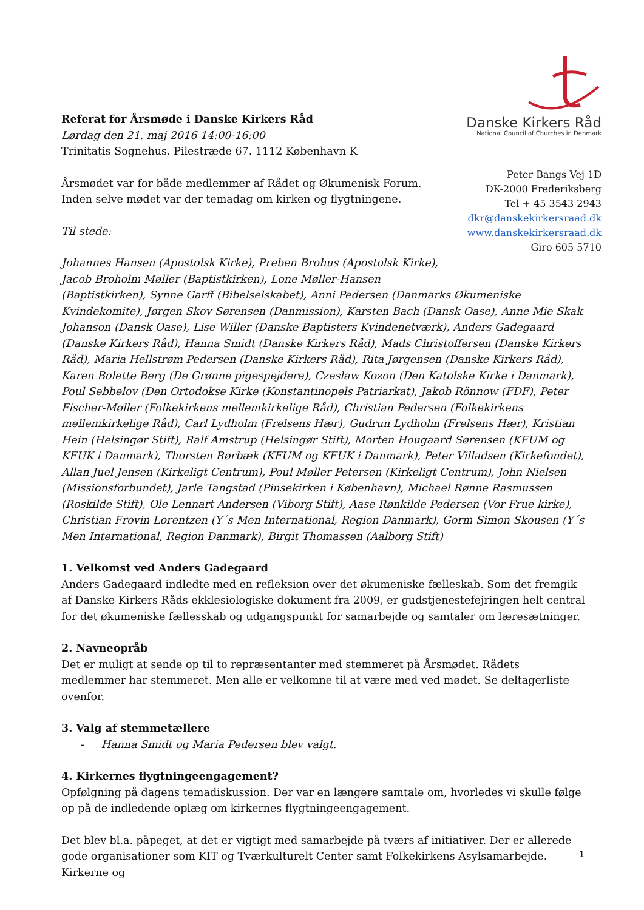Referat for Årsmøde i Danske Kirkers Råd
Lørdag den 21. maj 2016 14:00-16:00
Trinitatis Sognehus. Pilestræde 67. 1112 København K
Årsmødet var for både medlemmer af Rådet og Økumenisk Forum.
Inden selve mødet var der temadag om kirken og flygtningene.
Til stede:
Danske Kirkers Råd
National Council of Churches in Denmark
Peter Bangs Vej 1D
DK-2000 Frederiksberg
Tel + 45 3543 2943
dkr@danskekirkersraad.dk
www.danskekirkersraad.dk
Giro 605 5710
Johannes Hansen (Apostolsk Kirke), Preben Brohus (Apostolsk Kirke),
Jacob Broholm Møller (Baptistkirken), Lone Møller-Hansen
(Baptistkirken), Synne Garff (Bibelselskabet), Anni Pedersen (Danmarks Økumeniske Kvindekomite), Jørgen Skov Sørensen (Danmission), Karsten Bach (Dansk Oase), Anne Mie Skak Johanson (Dansk Oase), Lise Willer (Danske Baptisters Kvindenetværk), Anders Gadegaard (Danske Kirkers Råd), Hanna Smidt (Danske Kirkers Råd), Mads Christoffersen (Danske Kirkers Råd), Maria Hellstrøm Pedersen (Danske Kirkers Råd), Rita Jørgensen (Danske Kirkers Råd), Karen Bolette Berg (De Grønne pigespejdere), Czeslaw Kozon (Den Katolske Kirke i Danmark), Poul Sebbelov (Den Ortodokse Kirke (Konstantinopels Patriarkat), Jakob Rönnow (FDF), Peter Fischer-Møller (Folkekirkens mellemkirkelige Råd), Christian Pedersen (Folkekirkens mellemkirkelige Råd), Carl Lydholm (Frelsens Hær), Gudrun Lydholm (Frelsens Hær), Kristian Hein (Helsingør Stift), Ralf Amstrup (Helsingør Stift), Morten Hougaard Sørensen (KFUM og KFUK i Danmark), Thorsten Rørbæk (KFUM og KFUK i Danmark), Peter Villadsen (Kirkefondet), Allan Juel Jensen (Kirkeligt Centrum), Poul Møller Petersen (Kirkeligt Centrum), John Nielsen (Missionsforbundet), Jarle Tangstad (Pinsekirken i København), Michael Rønne Rasmussen (Roskilde Stift), Ole Lennart Andersen (Viborg Stift), Aase Rønkilde Pedersen (Vor Frue kirke), Christian Frovin Lorentzen (Y´s Men International, Region Danmark), Gorm Simon Skousen (Y´s Men International, Region Danmark), Birgit Thomassen (Aalborg Stift)
1. Velkomst ved Anders Gadegaard
Anders Gadegaard indledte med en refleksion over det økumeniske fælleskab. Som det fremgik af Danske Kirkers Råds ekklesiologiske dokument fra 2009, er gudstjenestefejringen helt central for det økumeniske fællesskab og udgangspunkt for samarbejde og samtaler om læresætninger.
2. Navneopråb
Det er muligt at sende op til to repræsentanter med stemmeret på Årsmødet. Rådets medlemmer har stemmeret. Men alle er velkomne til at være med ved mødet. Se deltagerliste ovenfor.
3. Valg af stemmetællere
- Hanna Smidt og Maria Pedersen blev valgt.
4. Kirkernes flygtningeengagement?
Opfølgning på dagens temadiskussion. Der var en længere samtale om, hvorledes vi skulle følge op på de indledende oplæg om kirkernes flygtningeengagement.
Det blev bl.a. påpeget, at det er vigtigt med samarbejde på tværs af initiativer. Der er allerede gode organisationer som KIT og Tværkulturelt Center samt Folkekirkens Asylsamarbejde. Kirkerne og
1